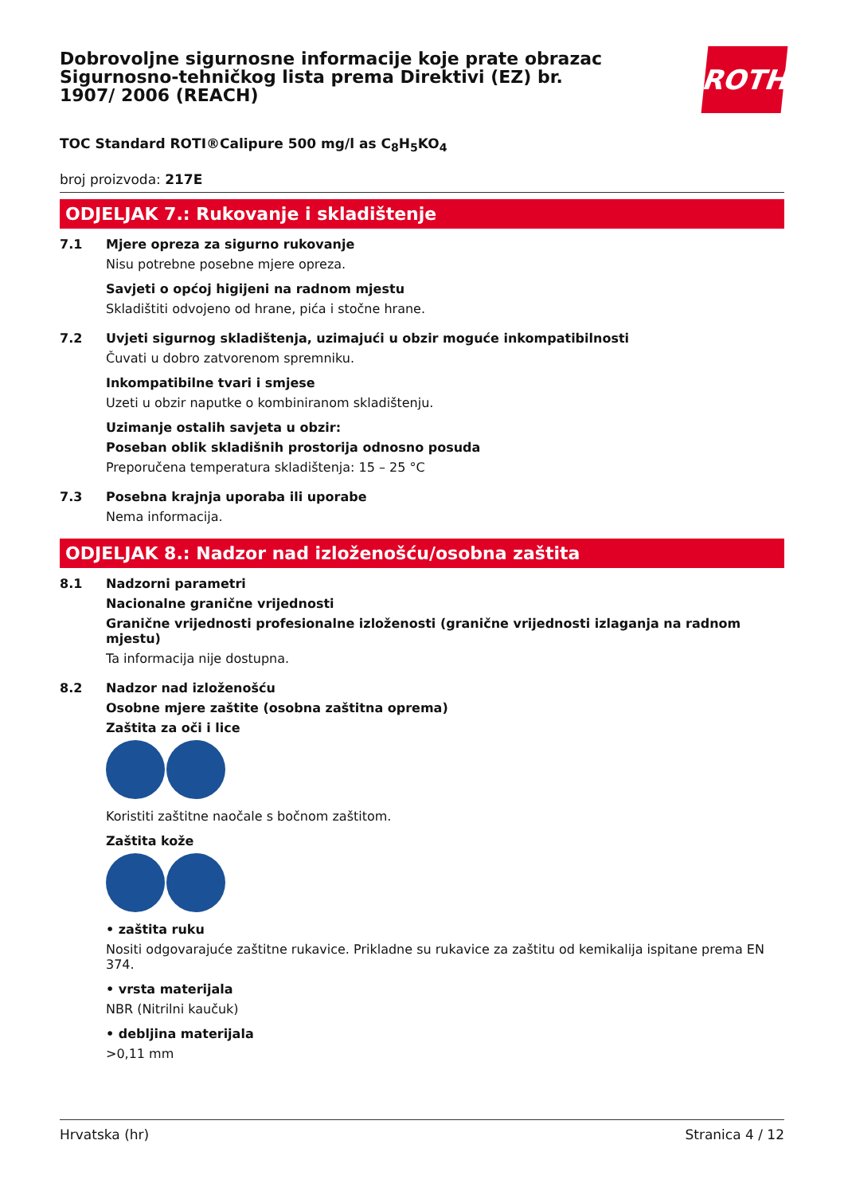Dobrovoljne sigurnosne informacije koje prate obrazac Sigurnosno-tehničkog lista prema Direktivi (EZ) br. 1907/ 2006 (REACH)
ROTH
TOC Standard ROTI®Calipure 500 mg/l as C<sub>8</sub>H<sub>5</sub>KO<sub>4</sub>
broj proizvoda: 217E
ODJELJAK 7.: Rukovanje i skladištenje
7.1 Mjere opreza za sigurno rukovanje
Nisu potrebne posebne mjere opreza.
Savjeti o općoj higijeni na radnom mjestu
Skladištiti odvojeno od hrane, pića i stočne hrane.
7.2 Uvjeti sigurnog skladištenja, uzimajući u obzir moguće inkompatibilnosti
Čuvati u dobro zatvorenom spremniku.
Inkompatibilne tvari i smjese
Uzeti u obzir naputke o kombiniranom skladištenju.
Uzimanje ostalih savjeta u obzir:
Poseban oblik skladišnih prostorija odnosno posuda
Preporučena temperatura skladištenja: 15 – 25 °C
7.3 Posebna krajnja uporaba ili uporabe
Nema informacija.
ODJELJAK 8.: Nadzor nad izloženošću/osobna zaštita
8.1 Nadzorni parametri
Nacionalne granične vrijednosti
Granične vrijednosti profesionalne izloženosti (granične vrijednosti izlaganja na radnom mjestu)
Ta informacija nije dostupna.
8.2 Nadzor nad izloženošću
Osobne mjere zaštite (osobna zaštitna oprema)
Zaštita za oči i lice
Koristiti zaštitne naočale s bočnom zaštitom.
Zaštita kože
• zaštita ruku
Nositi odgovarajuće zaštitne rukavice. Prikladne su rukavice za zaštitu od kemikalija ispitane prema EN 374.
• vrsta materijala
NBR (Nitrilni kaučuk)
• debljina materijala
>0,11 mm
Hrvatska (hr) Stranica 4 / 12